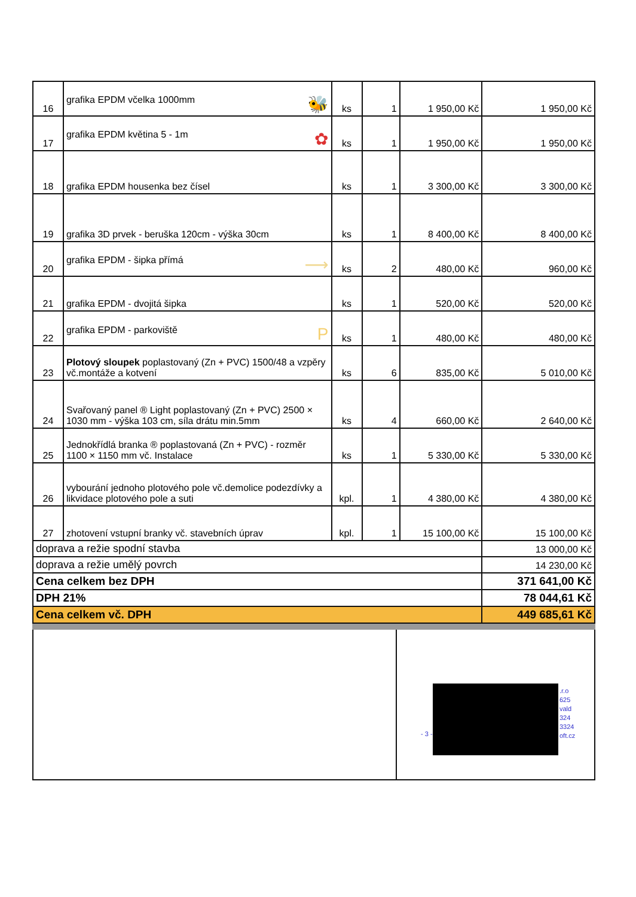| 16 | grafika EPDM včelka 1000mm 🐝 | ks | 1 | 1 950,00 Kč | 1 950,00 Kč |
| 17 | grafika EPDM květina 5 - 1m ✿ | ks | 1 | 1 950,00 Kč | 1 950,00 Kč |
| 18 | grafika EPDM housenka bez čísel | ks | 1 | 3 300,00 Kč | 3 300,00 Kč |
| 19 | grafika 3D prvek - beruška 120cm - výška 30cm | ks | 1 | 8 400,00 Kč | 8 400,00 Kč |
| 20 | grafika EPDM - šipka přímá ⟶ | ks | 2 | 480,00 Kč | 960,00 Kč |
| 21 | grafika EPDM - dvojitá šipka | ks | 1 | 520,00 Kč | 520,00 Kč |
| 22 | grafika EPDM - parkoviště P | ks | 1 | 480,00 Kč | 480,00 Kč |
| 23 | Plotový sloupek poplastovaný (Zn + PVC) 1500/48 a vzpěry vč.montáže a kotvení | ks | 6 | 835,00 Kč | 5 010,00 Kč |
| 24 | Svařovaný panel ® Light poplastovaný (Zn + PVC) 2500 × 1030 mm - výška 103 cm, síla drátu min.5mm | ks | 4 | 660,00 Kč | 2 640,00 Kč |
| 25 | Jednokřídlá branka ® poplastovaná (Zn + PVC) - rozměr 1100 × 1150 mm vč. Instalace | ks | 1 | 5 330,00 Kč | 5 330,00 Kč |
| 26 | vybourání jednoho plotového pole vč.demolice podezdívky a likvidace plotového pole a suti | kpl. | 1 | 4 380,00 Kč | 4 380,00 Kč |
| 27 | zhotovení vstupní branky vč. stavebních úprav | kpl. | 1 | 15 100,00 Kč | 15 100,00 Kč |
| doprava a režie spodní stavba | | | | | 13 000,00 Kč |
| doprava a režie umělý povrch | | | | | 14 230,00 Kč |
| Cena celkem bez DPH | | | | | 371 641,00 Kč |
| DPH 21% | | | | | 78 044,61 Kč |
| Cena celkem vč. DPH | | | | | 449 685,61 Kč |
.r.o
625
vald
324
3324
oft.cz
- 3 -